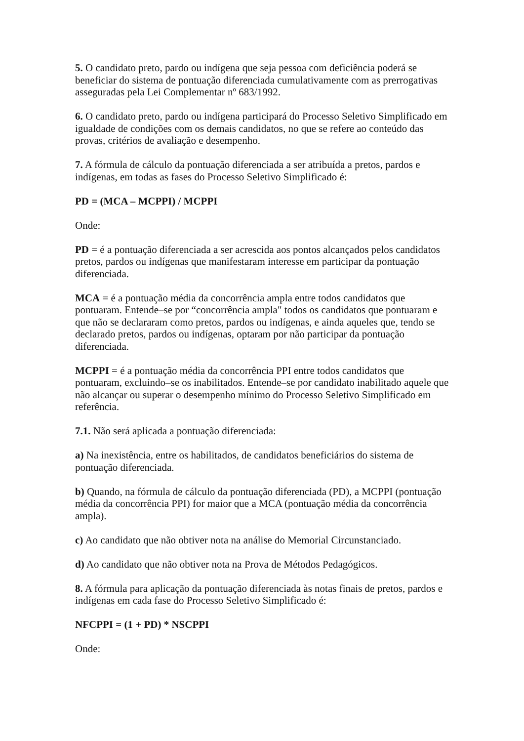5. O candidato preto, pardo ou indígena que seja pessoa com deficiência poderá se beneficiar do sistema de pontuação diferenciada cumulativamente com as prerrogativas asseguradas pela Lei Complementar nº 683/1992.
6. O candidato preto, pardo ou indígena participará do Processo Seletivo Simplificado em igualdade de condições com os demais candidatos, no que se refere ao conteúdo das provas, critérios de avaliação e desempenho.
7. A fórmula de cálculo da pontuação diferenciada a ser atribuída a pretos, pardos e indígenas, em todas as fases do Processo Seletivo Simplificado é:
PD = (MCA – MCPPI) / MCPPI
Onde:
PD = é a pontuação diferenciada a ser acrescida aos pontos alcançados pelos candidatos pretos, pardos ou indígenas que manifestaram interesse em participar da pontuação diferenciada.
MCA = é a pontuação média da concorrência ampla entre todos candidatos que pontuaram. Entende–se por “concorrência ampla" todos os candidatos que pontuaram e que não se declararam como pretos, pardos ou indígenas, e ainda aqueles que, tendo se declarado pretos, pardos ou indígenas, optaram por não participar da pontuação diferenciada.
MCPPI = é a pontuação média da concorrência PPI entre todos candidatos que pontuaram, excluindo–se os inabilitados. Entende–se por candidato inabilitado aquele que não alcançar ou superar o desempenho mínimo do Processo Seletivo Simplificado em referência.
7.1. Não será aplicada a pontuação diferenciada:
a) Na inexistência, entre os habilitados, de candidatos beneficiários do sistema de pontuação diferenciada.
b) Quando, na fórmula de cálculo da pontuação diferenciada (PD), a MCPPI (pontuação média da concorrência PPI) for maior que a MCA (pontuação média da concorrência ampla).
c) Ao candidato que não obtiver nota na análise do Memorial Circunstanciado.
d) Ao candidato que não obtiver nota na Prova de Métodos Pedagógicos.
8. A fórmula para aplicação da pontuação diferenciada às notas finais de pretos, pardos e indígenas em cada fase do Processo Seletivo Simplificado é:
NFCPPI = (1 + PD) * NSCPPI
Onde: